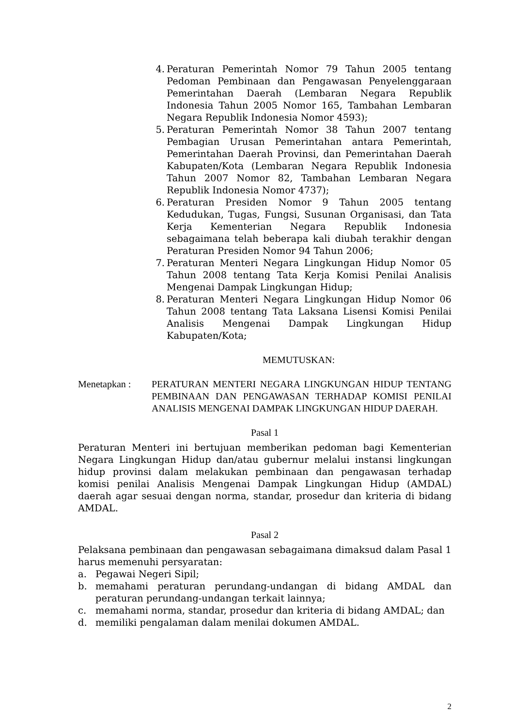4. Peraturan Pemerintah Nomor 79 Tahun 2005 tentang Pedoman Pembinaan dan Pengawasan Penyelenggaraan Pemerintahan Daerah (Lembaran Negara Republik Indonesia Tahun 2005 Nomor 165, Tambahan Lembaran Negara Republik Indonesia Nomor 4593);
5. Peraturan Pemerintah Nomor 38 Tahun 2007 tentang Pembagian Urusan Pemerintahan antara Pemerintah, Pemerintahan Daerah Provinsi, dan Pemerintahan Daerah Kabupaten/Kota (Lembaran Negara Republik Indonesia Tahun 2007 Nomor 82, Tambahan Lembaran Negara Republik Indonesia Nomor 4737);
6. Peraturan Presiden Nomor 9 Tahun 2005 tentang Kedudukan, Tugas, Fungsi, Susunan Organisasi, dan Tata Kerja Kementerian Negara Republik Indonesia sebagaimana telah beberapa kali diubah terakhir dengan Peraturan Presiden Nomor 94 Tahun 2006;
7. Peraturan Menteri Negara Lingkungan Hidup Nomor 05 Tahun 2008 tentang Tata Kerja Komisi Penilai Analisis Mengenai Dampak Lingkungan Hidup;
8. Peraturan Menteri Negara Lingkungan Hidup Nomor 06 Tahun 2008 tentang Tata Laksana Lisensi Komisi Penilai Analisis Mengenai Dampak Lingkungan Hidup Kabupaten/Kota;
MEMUTUSKAN:
Menetapkan : PERATURAN MENTERI NEGARA LINGKUNGAN HIDUP TENTANG PEMBINAAN DAN PENGAWASAN TERHADAP KOMISI PENILAI ANALISIS MENGENAI DAMPAK LINGKUNGAN HIDUP DAERAH.
Pasal 1
Peraturan Menteri ini bertujuan memberikan pedoman bagi Kementerian Negara Lingkungan Hidup dan/atau gubernur melalui instansi lingkungan hidup provinsi dalam melakukan pembinaan dan pengawasan terhadap komisi penilai Analisis Mengenai Dampak Lingkungan Hidup (AMDAL) daerah agar sesuai dengan norma, standar, prosedur dan kriteria di bidang AMDAL.
Pasal 2
Pelaksana pembinaan dan pengawasan sebagaimana dimaksud dalam Pasal 1 harus memenuhi persyaratan:
a. Pegawai Negeri Sipil;
b. memahami peraturan perundang-undangan di bidang AMDAL dan peraturan perundang-undangan terkait lainnya;
c. memahami norma, standar, prosedur dan kriteria di bidang AMDAL; dan
d. memiliki pengalaman dalam menilai dokumen AMDAL.
2